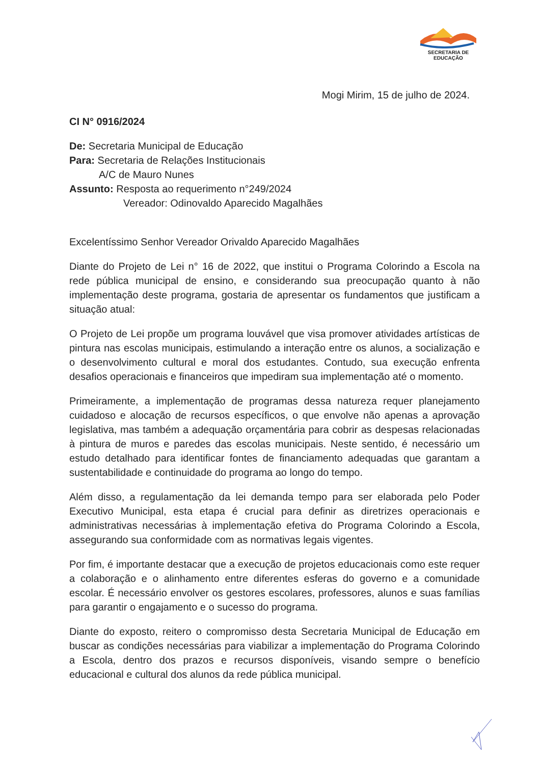SECRETARIA DE EDUCAÇÃO
Mogi Mirim, 15 de julho de 2024.
CI N° 0916/2024
De: Secretaria Municipal de Educação
Para: Secretaria de Relações Institucionais
A/C de Mauro Nunes
Assunto: Resposta ao requerimento n°249/2024
Vereador: Odinovaldo Aparecido Magalhães
Excelentíssimo Senhor Vereador Orivaldo Aparecido Magalhães
Diante do Projeto de Lei n° 16 de 2022, que institui o Programa Colorindo a Escola na rede pública municipal de ensino, e considerando sua preocupação quanto à não implementação deste programa, gostaria de apresentar os fundamentos que justificam a situação atual:
O Projeto de Lei propõe um programa louvável que visa promover atividades artísticas de pintura nas escolas municipais, estimulando a interação entre os alunos, a socialização e o desenvolvimento cultural e moral dos estudantes. Contudo, sua execução enfrenta desafios operacionais e financeiros que impediram sua implementação até o momento.
Primeiramente, a implementação de programas dessa natureza requer planejamento cuidadoso e alocação de recursos específicos, o que envolve não apenas a aprovação legislativa, mas também a adequação orçamentária para cobrir as despesas relacionadas à pintura de muros e paredes das escolas municipais. Neste sentido, é necessário um estudo detalhado para identificar fontes de financiamento adequadas que garantam a sustentabilidade e continuidade do programa ao longo do tempo.
Além disso, a regulamentação da lei demanda tempo para ser elaborada pelo Poder Executivo Municipal, esta etapa é crucial para definir as diretrizes operacionais e administrativas necessárias à implementação efetiva do Programa Colorindo a Escola, assegurando sua conformidade com as normativas legais vigentes.
Por fim, é importante destacar que a execução de projetos educacionais como este requer a colaboração e o alinhamento entre diferentes esferas do governo e a comunidade escolar. É necessário envolver os gestores escolares, professores, alunos e suas famílias para garantir o engajamento e o sucesso do programa.
Diante do exposto, reitero o compromisso desta Secretaria Municipal de Educação em buscar as condições necessárias para viabilizar a implementação do Programa Colorindo a Escola, dentro dos prazos e recursos disponíveis, visando sempre o benefício educacional e cultural dos alunos da rede pública municipal.